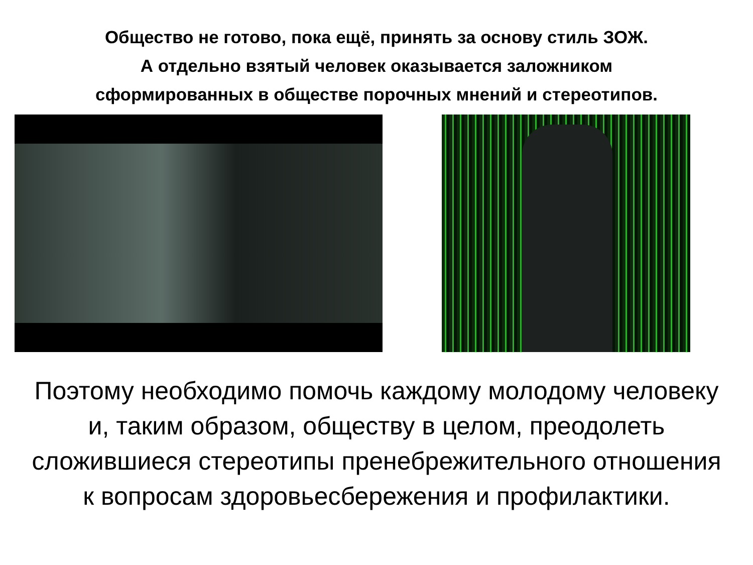Общество не готово, пока ещё, принять за основу стиль ЗОЖ.
А отдельно взятый человек оказывается заложником
сформированных в обществе порочных мнений и стереотипов.
Поэтому необходимо помочь каждому молодому человеку и, таким образом, обществу в целом, преодолеть сложившиеся стереотипы пренебрежительного отношения к вопросам здоровьесбережения и профилактики.